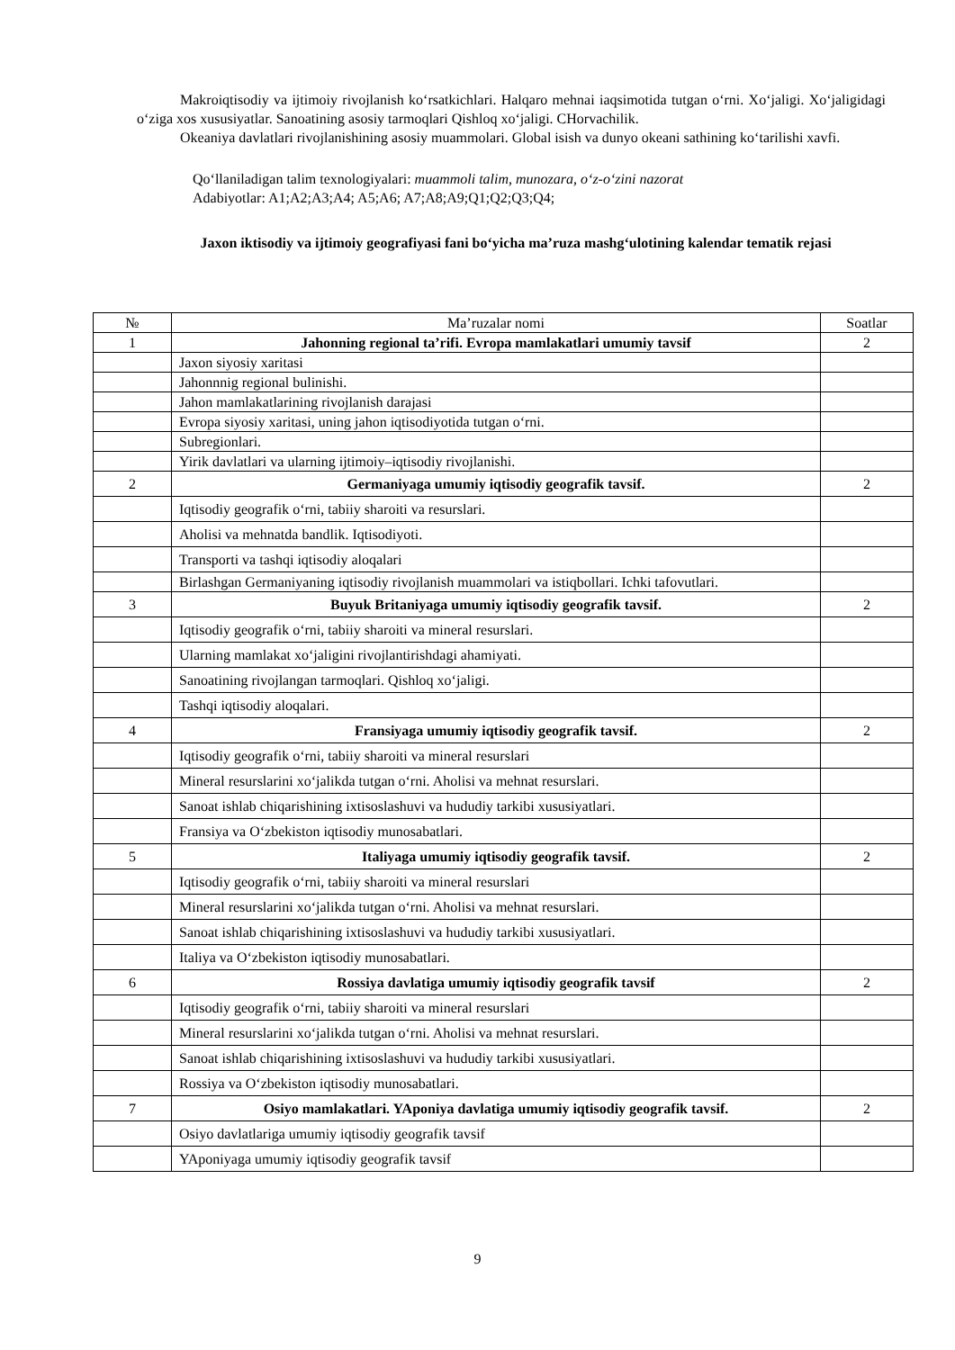Makroiqtisodiy va ijtimoiy rivojlanish ko‘rsatkichlari. Halqaro mehnai iaqsimotida tutgan o‘rni. Xo‘jaligi. Xo‘jaligidagi o‘ziga xos xususiyatlar. Sanoatining asosiy tarmoqlari Qishloq xo‘jaligi. CHorvachilik.
Okeaniya davlatlari rivojlanishining asosiy muammolari. Global isish va dunyo okeani sathining ko‘tarilishi xavfi.
Qo‘llaniladigan talim texnologiyalari: muammoli talim, munozara, o‘z-o‘zini nazorat
Adabiyotlar: A1;A2;A3;A4; A5;A6; A7;A8;A9;Q1;Q2;Q3;Q4;
Jaxon iktisodiy va ijtimoiy geografiyasi fani bo‘yicha ma’ruza mashg‘ulotining kalendar tematik rejasi
| № | Ma’ruzalar nomi | Soatlar |
| --- | --- | --- |
| 1 | Jahonning regional ta’rifi. Evropa mamlakatlari umumiy tavsif | 2 |
| | Jaxon siyosiy xaritasi | |
| | Jahonnnig regional bulinishi. | |
| | Jahon mamlakatlarining rivojlanish darajasi | |
| | Evropa siyosiy xaritasi, uning jahon iqtisodiyotida tutgan o‘rni. | |
| | Subregionlari. | |
| | Yirik davlatlari va ularning ijtimoiy–iqtisodiy rivojlanishi. | |
| 2 | Germaniyaga umumiy iqtisodiy geografik tavsif. | 2 |
| | Iqtisodiy geografik o‘rni, tabiiy sharoiti va resurslari. | |
| | Aholisi va mehnatda bandlik. Iqtisodiyoti. | |
| | Transporti va tashqi iqtisodiy aloqalari | |
| | Birlashgan Germaniyaning iqtisodiy rivojlanish muammolari va istiqbollari. Ichki tafovutlari. | |
| 3 | Buyuk Britaniyaga umumiy iqtisodiy geografik tavsif. | 2 |
| | Iqtisodiy geografik o‘rni, tabiiy sharoiti va mineral resurslari. | |
| | Ularning mamlakat xo‘jaligini rivojlantirishdagi ahamiyati. | |
| | Sanoatining rivojlangan tarmoqlari. Qishloq xo‘jaligi. | |
| | Tashqi iqtisodiy aloqalari. | |
| 4 | Fransiyaga umumiy iqtisodiy geografik tavsif. | 2 |
| | Iqtisodiy geografik o‘rni, tabiiy sharoiti va mineral resurslari | |
| | Mineral resurslarini xo‘jalikda tutgan o‘rni. Aholisi va mehnat resurslari. | |
| | Sanoat ishlab chiqarishining ixtisoslashuvi va hududiy tarkibi xususiyatlari. | |
| | Fransiya va O‘zbekiston iqtisodiy munosabatlari. | |
| 5 | Italiyaga umumiy iqtisodiy geografik tavsif. | 2 |
| | Iqtisodiy geografik o‘rni, tabiiy sharoiti va mineral resurslari | |
| | Mineral resurslarini xo‘jalikda tutgan o‘rni. Aholisi va mehnat resurslari. | |
| | Sanoat ishlab chiqarishining ixtisoslashuvi va hududiy tarkibi xususiyatlari. | |
| | Italiya va O‘zbekiston iqtisodiy munosabatlari. | |
| 6 | Rossiya davlatiga umumiy iqtisodiy geografik tavsif | 2 |
| | Iqtisodiy geografik o‘rni, tabiiy sharoiti va mineral resurslari | |
| | Mineral resurslarini xo‘jalikda tutgan o‘rni. Aholisi va mehnat resurslari. | |
| | Sanoat ishlab chiqarishining ixtisoslashuvi va hududiy tarkibi xususiyatlari. | |
| | Rossiya va O‘zbekiston iqtisodiy munosabatlari. | |
| 7 | Osiyo mamlakatlari. YAponiya davlatiga umumiy iqtisodiy geografik tavsif. | 2 |
| | Osiyo davlatlariga umumiy iqtisodiy geografik tavsif | |
| | YAponiyaga umumiy iqtisodiy geografik tavsif | |
9